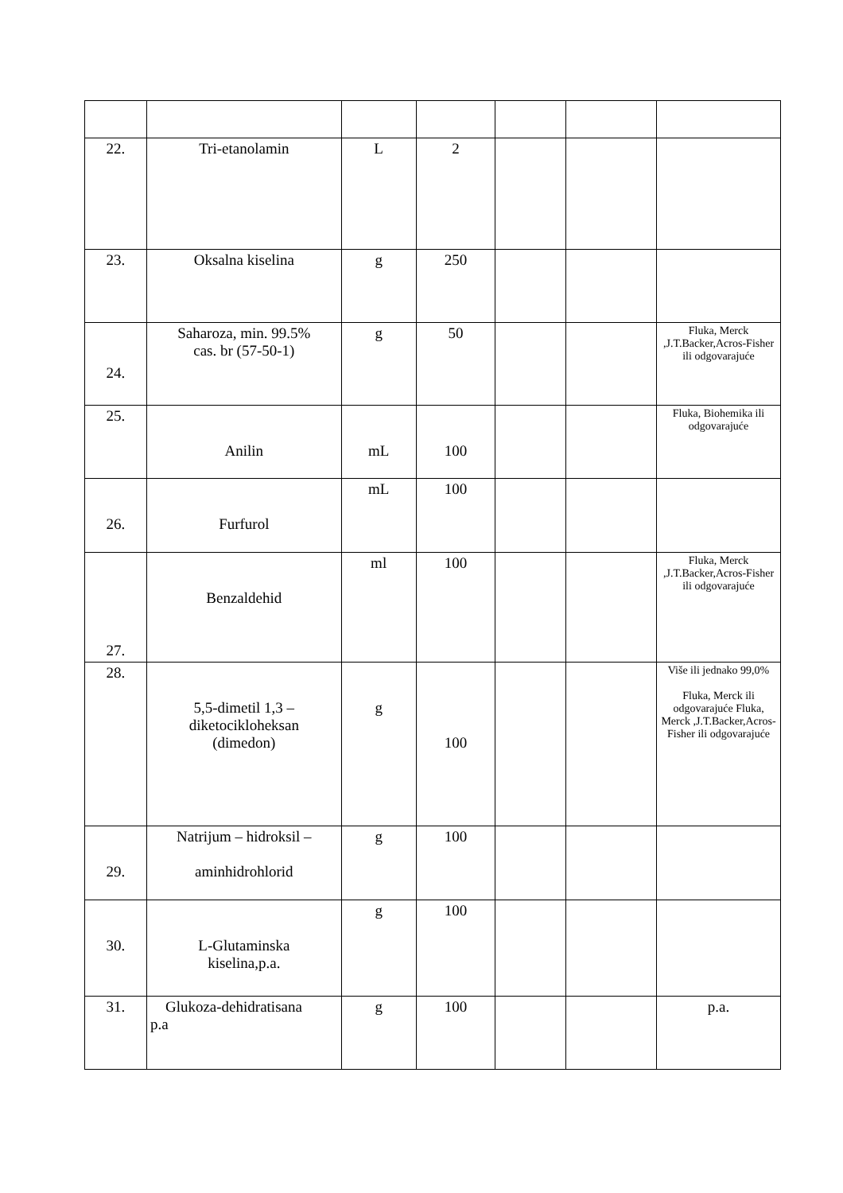| 22. | Tri-etanolamin | L | 2 | | | |
| 23. | Oksalna kiselina | g | 250 | | | |
| 24. | Saharoza, min. 99.5% cas. br (57-50-1) | g | 50 | | | Fluka, Merck ,J.T.Backer,Acros-Fisher ili odgovarajuće |
| 25. | Anilin | mL | 100 | | | Fluka, Biohemika ili odgovarajuće |
| 26. | Furfurol | mL | 100 | | | |
| 27. | Benzaldehid | ml | 100 | | | Fluka, Merck ,J.T.Backer,Acros-Fisher ili odgovarajuće |
| 28. | 5,5-dimetil 1,3 – diketocikloheksan (dimedon) | g | 100 | | | Više ili jednako 99,0% Fluka, Merck ili odgovarajuće Fluka, Merck ,J.T.Backer,Acros-Fisher ili odgovarajuće |
| 29. | Natrijum – hidroksil – aminhidrohlorid | g | 100 | | | |
| 30. | L-Glutaminska kiselina,p.a. | g | 100 | | | |
| 31. | Glukoza-dehidratisana p.a | g | 100 | | | p.a. |